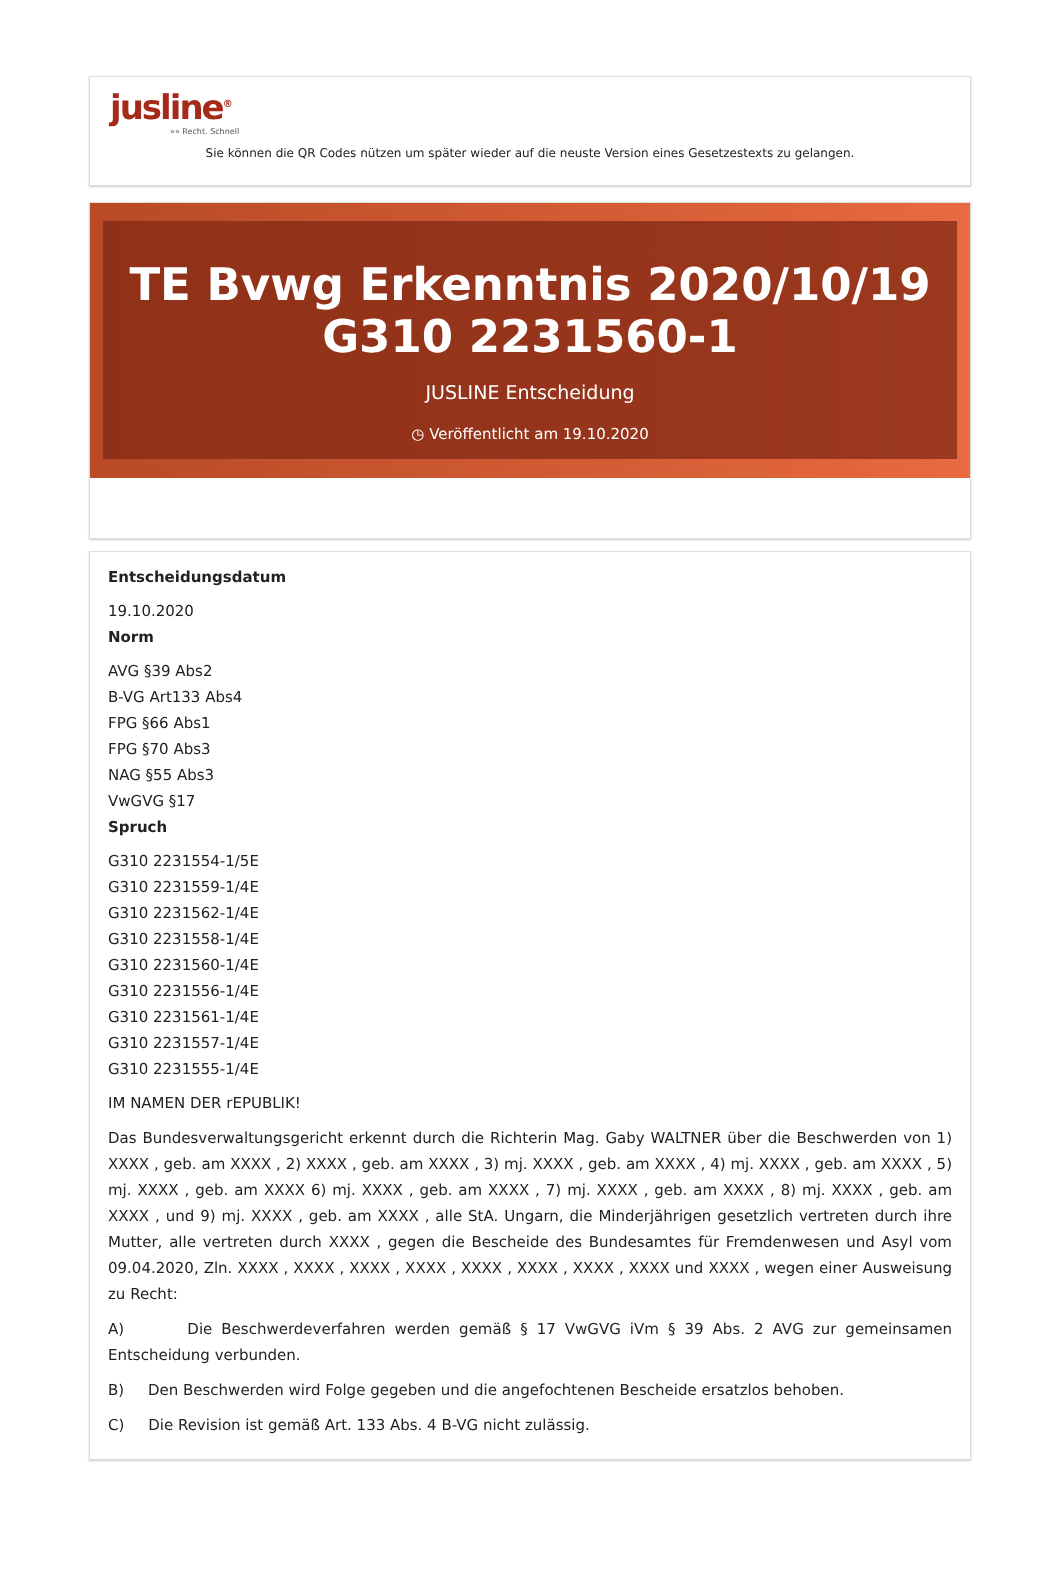jusline<sup>®</sup>
»» Recht. Schnell
Sie können die QR Codes nützen um später wieder auf die neuste Version eines Gesetzestexts zu gelangen.
TE Bvwg Erkenntnis 2020/10/19 G310 2231560-1
JUSLINE Entscheidung
◷ Veröffentlicht am 19.10.2020
Entscheidungsdatum
19.10.2020
Norm
AVG §39 Abs2
B-VG Art133 Abs4
FPG §66 Abs1
FPG §70 Abs3
NAG §55 Abs3
VwGVG §17
Spruch
G310 2231554-1/5E
G310 2231559-1/4E
G310 2231562-1/4E
G310 2231558-1/4E
G310 2231560-1/4E
G310 2231556-1/4E
G310 2231561-1/4E
G310 2231557-1/4E
G310 2231555-1/4E
IM NAMEN DER rEPUBLIK!
Das Bundesverwaltungsgericht erkennt durch die Richterin Mag. Gaby WALTNER über die Beschwerden von 1) XXXX , geb. am XXXX , 2) XXXX , geb. am XXXX , 3) mj. XXXX , geb. am XXXX , 4) mj. XXXX , geb. am XXXX , 5) mj. XXXX , geb. am XXXX 6) mj. XXXX , geb. am XXXX , 7) mj. XXXX , geb. am XXXX , 8) mj. XXXX , geb. am XXXX , und 9) mj. XXXX , geb. am XXXX , alle StA. Ungarn, die Minderjährigen gesetzlich vertreten durch ihre Mutter, alle vertreten durch XXXX , gegen die Bescheide des Bundesamtes für Fremdenwesen und Asyl vom 09.04.2020, Zln. XXXX , XXXX , XXXX , XXXX , XXXX , XXXX , XXXX , XXXX und XXXX , wegen einer Ausweisung zu Recht:
A) Die Beschwerdeverfahren werden gemäß § 17 VwGVG iVm § 39 Abs. 2 AVG zur gemeinsamen Entscheidung verbunden.
B) Den Beschwerden wird Folge gegeben und die angefochtenen Bescheide ersatzlos behoben.
C) Die Revision ist gemäß Art. 133 Abs. 4 B-VG nicht zulässig.